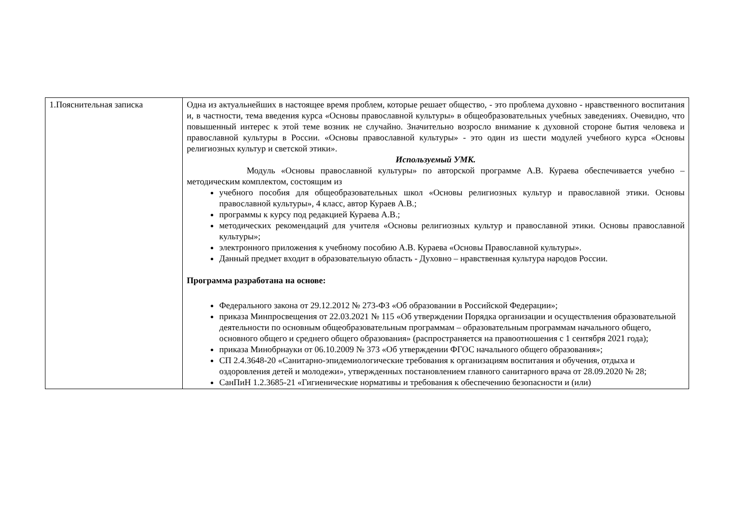| 1.Пояснительная записка | Одна из актуальнейших в настоящее время проблем, которые решает общество, - это проблема духовно - нравственного воспитания и, в частности, тема введения курса «Основы православной культуры» в общеобразовательных учебных заведениях. Очевидно, что повышенный интерес к этой теме возник не случайно. Значительно возросло внимание к духовной стороне бытия человека и православной культуры в России. «Основы православной культуры» - это один из шести модулей учебного курса «Основы религиозных культур и светской этики». Используемый УМК. Модуль «Основы православной культуры» по авторской программе А.В. Кураева обеспечивается учебно – методическим комплектом, состоящим из учебного пособия для общеобразовательных школ «Основы религиозных культур и православной этики. Основы православной культуры», 4 класс, автор Кураев А.В.; программы к курсу под редакцией Кураева А.В.; методических рекомендаций для учителя «Основы религиозных культур и православной этики. Основы православной культуры»; электронного приложения к учебному пособию А.В. Кураева «Основы Православной культуры». Данный предмет входит в образовательную область - Духовно – нравственная культура народов России. Программа разработана на основе: Федерального закона от 29.12.2012 № 273-ФЗ «Об образовании в Российской Федерации»; приказа Минпросвещения от 22.03.2021 № 115 «Об утверждении Порядка организации и осуществления образовательной деятельности по основным общеобразовательным программам – образовательным программам начального общего, основного общего и среднего общего образования» (распространяется на правоотношения с 1 сентября 2021 года); приказа Минобрнауки от 06.10.2009 № 373 «Об утверждении ФГОС начального общего образования»; СП 2.4.3648-20 «Санитарно-эпидемиологические требования к организациям воспитания и обучения, отдыха и оздоровления детей и молодежи», утвержденных постановлением главного санитарного врача от 28.09.2020 № 28; СанПиН 1.2.3685-21 «Гигиенические нормативы и требования к обеспечению безопасности и (или) |